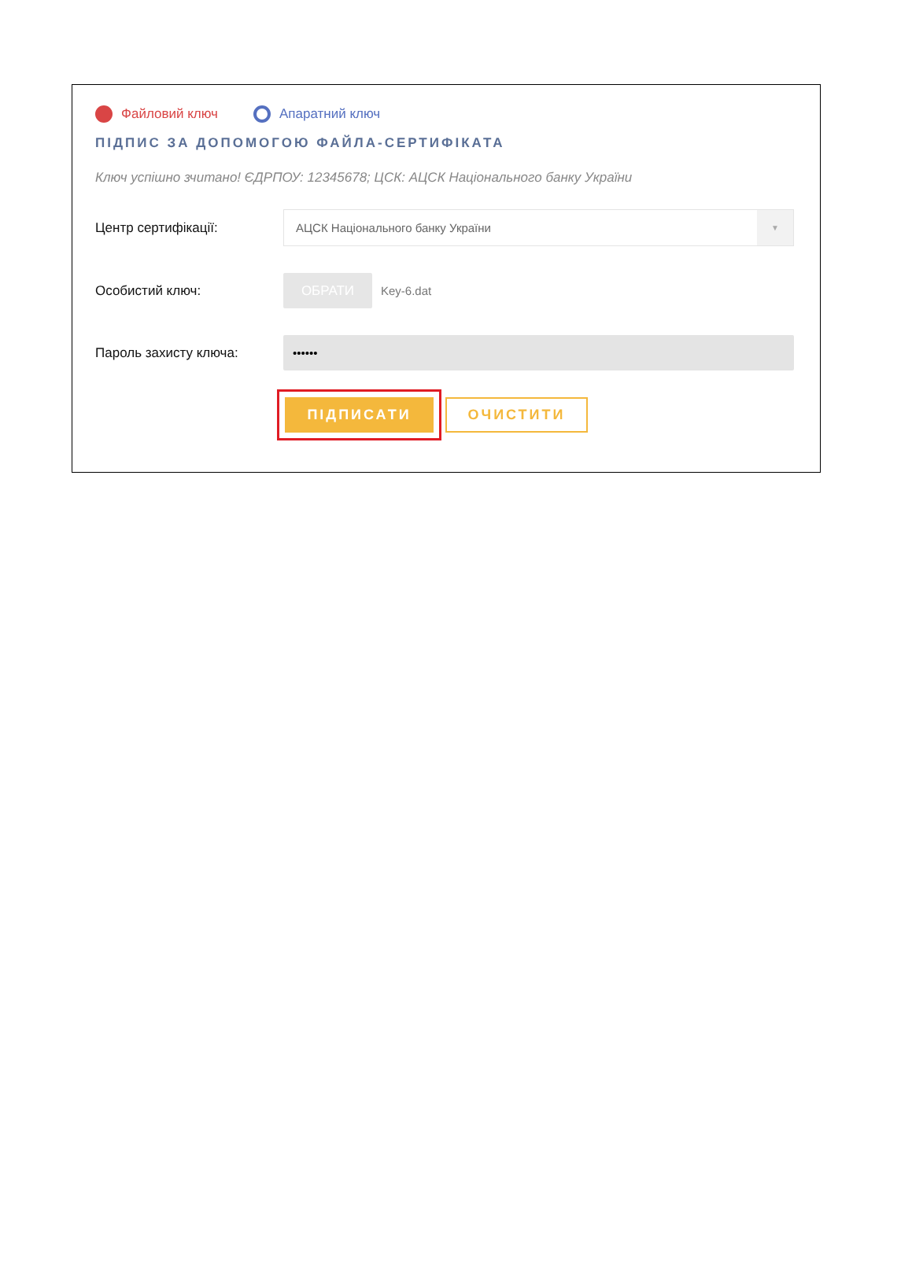Файловий ключ Апаратний ключ
ПІДПИС ЗА ДОПОМОГОЮ ФАЙЛА-СЕРТИФІКАТА
Ключ успішно зчитано! ЄДРПОУ: 12345678; ЦСК: АЦСК Національного банку України
Центр сертифікації:
АЦСК Національного банку України
▼
Особистий ключ:
ОБРАТИ
Key-6.dat
Пароль захисту ключа:
••••••
ПІДПИСАТИ
ОЧИСТИТИ